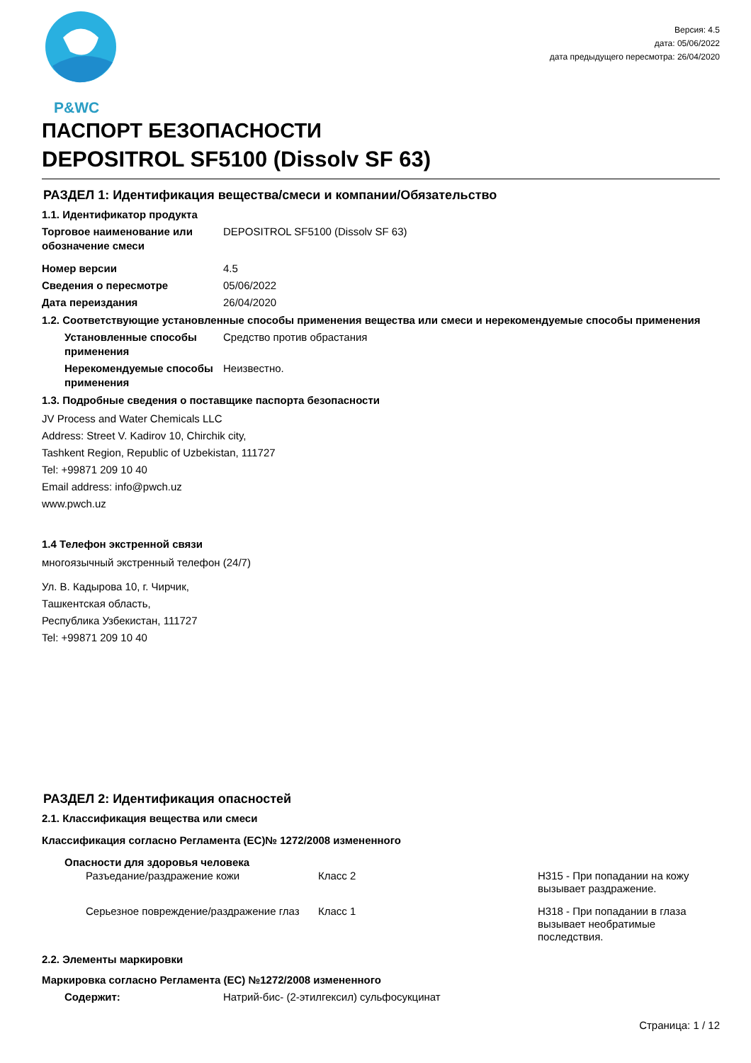P&WC
Версия: 4.5
дата: 05/06/2022
дата предыдущего пересмотра: 26/04/2020
ПАСПОРТ БЕЗОПАСНОСТИ
DEPOSITROL SF5100 (Dissolv SF 63)
РАЗДЕЛ 1: Идентификация вещества/смеси и компании/Обязательство
1.1. Идентификатор продукта
Торговое наименование или обозначение смеси
DEPOSITROL SF5100 (Dissolv SF 63)
Номер версии 4.5
Сведения о пересмотре 05/06/2022
Дата переиздания 26/04/2020
1.2. Соответствующие установленные способы применения вещества или смеси и нерекомендуемые способы применения
Установленные способы применения
Средство против обрастания
Нерекомендуемые способы применения
Неизвестно.
1.3. Подробные сведения о поставщике паспорта безопасности
JV Process and Water Chemicals LLC
Address: Street V. Kadirov 10, Chirchik city,
Tashkent Region, Republic of Uzbekistan, 111727
Tel: +99871 209 10 40
Email address: info@pwch.uz
www.pwch.uz
1.4 Телефон экстренной связи
многоязычный экстренный телефон (24/7)
Ул. В. Кадырова 10, г. Чирчик,
Ташкентская область,
Республика Узбекистан, 111727
Tel: +99871 209 10 40
РАЗДЕЛ 2: Идентификация опасностей
2.1. Классификация вещества или смеси
Классификация согласно Регламента (ЕС)№ 1272/2008 измененного
Опасности для здоровья человека
Разъедание/раздражение кожи Класс 2 H315 - При попадании на кожу вызывает раздражение.
Серьезное повреждение/раздражение глаз
Класс 1 H318 - При попадании в глаза вызывает необратимые последствия.
2.2. Элементы маркировки
Маркировка согласно Регламента (ЕС) №1272/2008 измененного
Содержит: Натрий-бис- (2-этилгексил) сульфосукцинат
Страница: 1 / 12